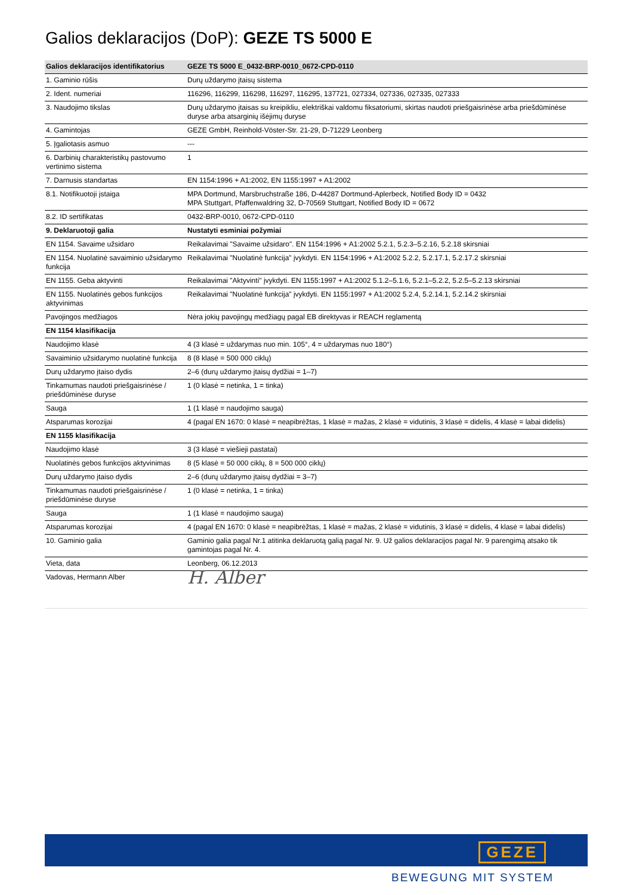Galios deklaracijos (DoP): GEZE TS 5000 E
| Galios deklaracijos identifikatorius | GEZE TS 5000 E_0432-BRP-0010_0672-CPD-0110 |
| 1. Gaminio rūšis | Durų uždarymo įtaisų sistema |
| 2. Ident. numeriai | 116296, 116299, 116298, 116297, 116295, 137721, 027334, 027336, 027335, 027333 |
| 3. Naudojimo tikslas | Durų uždarymo įtaisas su kreipikliu, elektriškai valdomu fiksatoriumi, skirtas naudoti priešgaisrinėse arba priešdūminėse duryse arba atsarginių išėjimų duryse |
| 4. Gamintojas | GEZE GmbH, Reinhold-Vöster-Str. 21-29, D-71229 Leonberg |
| 5. Įgaliotasis asmuo | --- |
| 6. Darbinių charakteristikų pastovumo vertinimo sistema | 1 |
| 7. Darnusis standartas | EN 1154:1996 + A1:2002, EN 1155:1997 + A1:2002 |
| 8.1. Notifikuotoji įstaiga | MPA Dortmund, Marsbruchstraße 186, D-44287 Dortmund-Aplerbeck, Notified Body ID = 0432 MPA Stuttgart, Pfaffenwaldring 32, D-70569 Stuttgart, Notified Body ID = 0672 |
| 8.2. ID sertifikatas | 0432-BRP-0010, 0672-CPD-0110 |
| 9. Deklaruotoji galia | Nustatyti esminiai požymiai |
| EN 1154. Savaime užsidaro | Reikalavimai "Savaime užsidaro". EN 1154:1996 + A1:2002 5.2.1, 5.2.3–5.2.16, 5.2.18 skirsniai |
| EN 1154. Nuolatinė savaiminio užsidarymo funkcija | Reikalavimai "Nuolatinė funkcija" įvykdyti. EN 1154:1996 + A1:2002 5.2.2, 5.2.17.1, 5.2.17.2 skirsniai |
| EN 1155. Geba aktyvinti | Reikalavimai "Aktyvinti" įvykdyti. EN 1155:1997 + A1:2002 5.1.2–5.1.6, 5.2.1–5.2.2, 5.2.5–5.2.13 skirsniai |
| EN 1155. Nuolatinės gebos funkcijos aktyvinimas | Reikalavimai "Nuolatinė funkcija" įvykdyti. EN 1155:1997 + A1:2002 5.2.4, 5.2.14.1, 5.2.14.2 skirsniai |
| Pavojingos medžiagos | Nėra jokių pavojingų medžiagų pagal EB direktyvas ir REACH reglamentą |
| EN 1154 klasifikacija | |
| Naudojimo klasė | 4 (3 klasė = uždarymas nuo min. 105°, 4 = uždarymas nuo 180°) |
| Savaiminio užsidarymo nuolatinė funkcija | 8 (8 klasė = 500 000 ciklų) |
| Durų uždarymo įtaiso dydis | 2–6 (durų uždarymo įtaisų dydžiai = 1–7) |
| Tinkamumas naudoti priešgaisrinėse / priešdūminėse duryse | 1 (0 klasė = netinka, 1 = tinka) |
| Sauga | 1 (1 klasė = naudojimo sauga) |
| Atsparumas korozijai | 4 (pagal EN 1670: 0 klasė = neapibrėžtas, 1 klasė = mažas, 2 klasė = vidutinis, 3 klasė = didelis, 4 klasė = labai didelis) |
| EN 1155 klasifikacija | |
| Naudojimo klasė | 3 (3 klasė = viešieji pastatai) |
| Nuolatinės gebos funkcijos aktyvinimas | 8 (5 klasė = 50 000 ciklų, 8 = 500 000 ciklų) |
| Durų uždarymo įtaiso dydis | 2–6 (durų uždarymo įtaisų dydžiai = 3–7) |
| Tinkamumas naudoti priešgaisrinėse / priešdūminėse duryse | 1 (0 klasė = netinka, 1 = tinka) |
| Sauga | 1 (1 klasė = naudojimo sauga) |
| Atsparumas korozijai | 4 (pagal EN 1670: 0 klasė = neapibrėžtas, 1 klasė = mažas, 2 klasė = vidutinis, 3 klasė = didelis, 4 klasė = labai didelis) |
| 10. Gaminio galia | Gaminio galia pagal Nr.1 atitinka deklaruotą galią pagal Nr. 9. Už galios deklaracijos pagal Nr. 9 parengimą atsako tik gamintojas pagal Nr. 4. |
| Vieta, data | Leonberg, 06.12.2013 |
| Vadovas, Hermann Alber | H. Alber |
GEZE
BEWEGUNG MIT SYSTEM